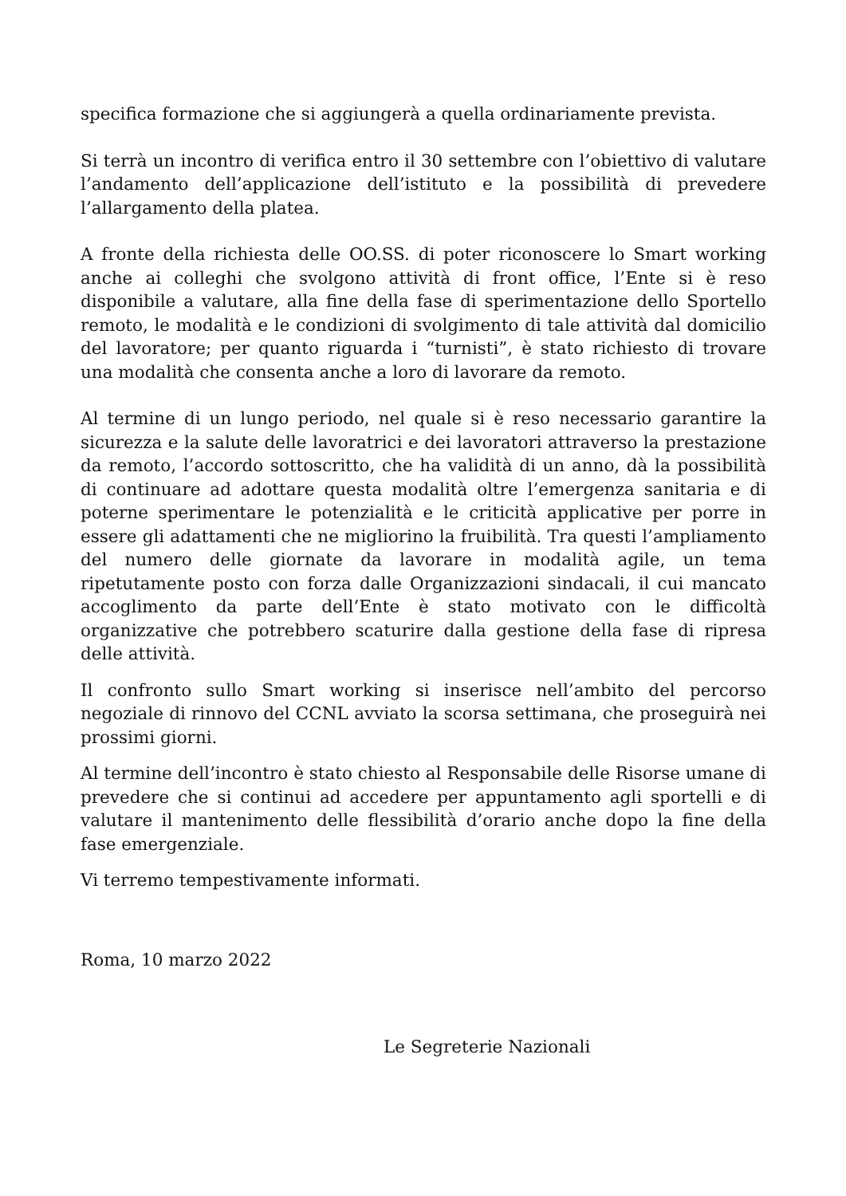specifica formazione che si aggiungerà a quella ordinariamente prevista.
Si terrà un incontro di verifica entro il 30 settembre con l’obiettivo di valutare l’andamento dell’applicazione dell’istituto e la possibilità di prevedere l’allargamento della platea.
A fronte della richiesta delle OO.SS. di poter riconoscere lo Smart working anche ai colleghi che svolgono attività di front office, l’Ente si è reso disponibile a valutare, alla fine della fase di sperimentazione dello Sportello remoto, le modalità e le condizioni di svolgimento di tale attività dal domicilio del lavoratore; per quanto riguarda i “turnisti”, è stato richiesto di trovare una modalità che consenta anche a loro di lavorare da remoto.
Al termine di un lungo periodo, nel quale si è reso necessario garantire la sicurezza e la salute delle lavoratrici e dei lavoratori attraverso la prestazione da remoto, l’accordo sottoscritto, che ha validità di un anno, dà la possibilità di continuare ad adottare questa modalità oltre l’emergenza sanitaria e di poterne sperimentare le potenzialità e le criticità applicative per porre in essere gli adattamenti che ne migliorino la fruibilità. Tra questi l’ampliamento del numero delle giornate da lavorare in modalità agile, un tema ripetutamente posto con forza dalle Organizzazioni sindacali, il cui mancato accoglimento da parte dell’Ente è stato motivato con le difficoltà organizzative che potrebbero scaturire dalla gestione della fase di ripresa delle attività.
Il confronto sullo Smart working si inserisce nell’ambito del percorso negoziale di rinnovo del CCNL avviato la scorsa settimana, che proseguirà nei prossimi giorni.
Al termine dell’incontro è stato chiesto al Responsabile delle Risorse umane di prevedere che si continui ad accedere per appuntamento agli sportelli e di valutare il mantenimento delle flessibilità d’orario anche dopo la fine della fase emergenziale.
Vi terremo tempestivamente informati.
Roma, 10 marzo 2022
Le Segreterie Nazionali